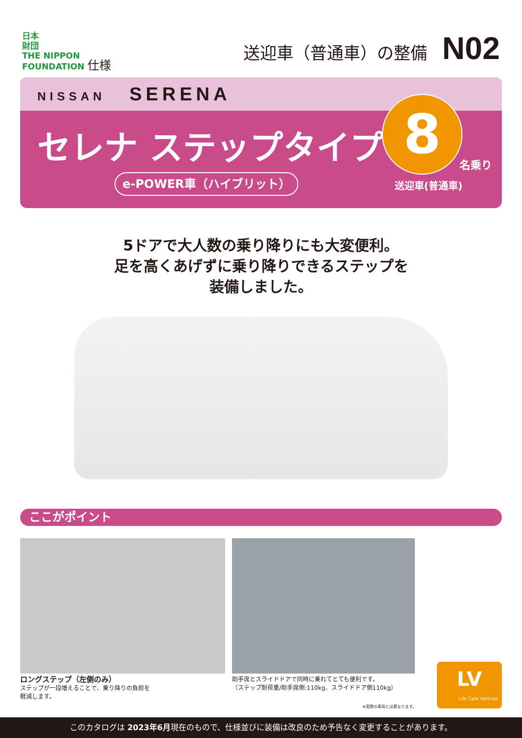日本
財団
THE NIPPON
FOUNDATION 仕様
送迎車（普通車）の整備 N02
NISSAN SERENA
セレナ ステップタイプ
e-POWER車（ハイブリット）
8
名乗り
送迎車(普通車)
5ドアで大人数の乗り降りにも大変便利。
足を高くあげずに乗り降りできるステップを
装備しました。
ここがポイント
ロングステップ（左側のみ）
ステップが一段増えることで、乗り降りの負担を
軽減します。
助手席とスライドドアで同時に乗れてとても便利です。
（ステップ耐荷重/助手席側:110kg、スライドドア側110kg）
※実際の車両とは異なります。
LV
Life Care Vehicles
このカタログは 2023年6月現在のもので、仕様並びに装備は改良のため予告なく変更することがあります。